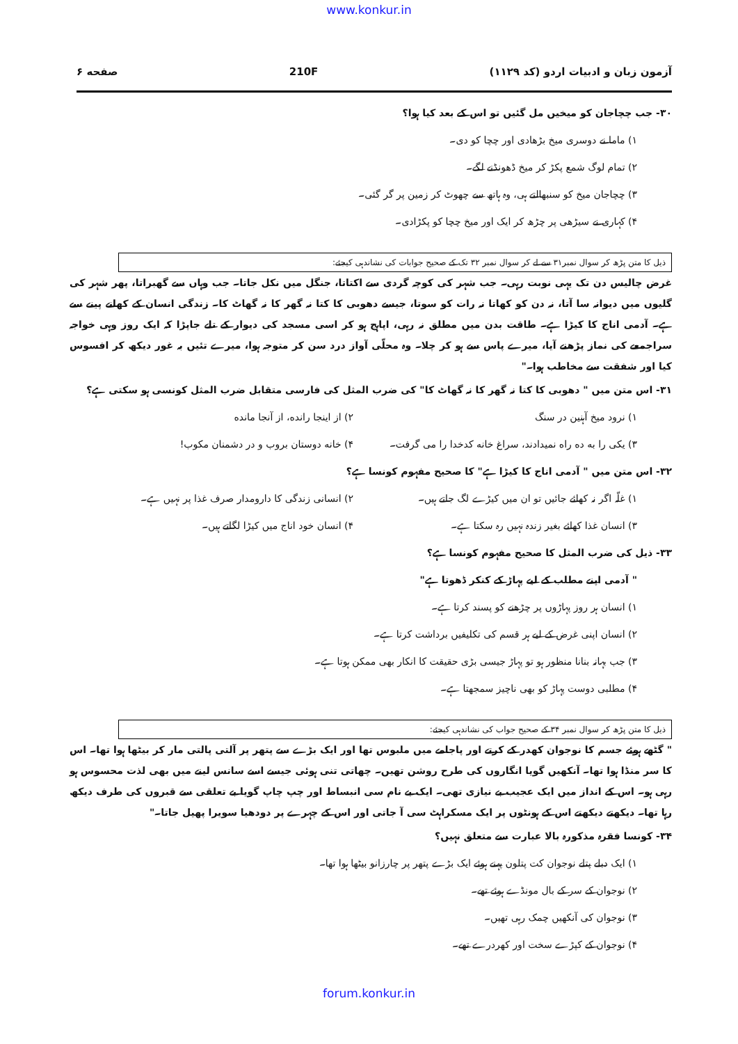www.konkur.in
صفحه ۶ 210F آزمون زبان و ادبیات اردو (کد ۱۱۲۹)
۳۰- جب چچاجان کو میخیں مل گئیں تو اس کے بعد کیا ہوا؟
۱) ماما نے دوسری میخ بڑھادی اور چچا کو دی۔
۲) تمام لوگ شمع پکڑ کر میخ ڈھونڈنے لگے۔
۳) چچاجان میخ کو سنبھالتے ہی، وہ ہاتھ سے چھوٹ کر زمین پر گر گئی۔
۴) کہاری نے سیڑھی پر چڑھ کر ایک اور میخ چچا کو پکڑادی۔
ذیل کا متن پڑھ کر سوال نمبر۳۱ سے لے کر سوال نمبر ۳۲ تک کے صحیح جوابات کی نشاندہی کیجئے:
غرض چالیس دن تک یہی نوبت رہی۔ جب شہر کی کوچہ گردی سے اکتاتا، جنگل میں نکل جاتا۔ جب وہاں سے گھبراتا، پھر شہر کی گلیوں میں دیوانہ سا آتا، نہ دن کو کھاتا نہ رات کو سوتا، جیسے دھوبی کا کتا نہ گھر کا نہ گھاٹ کا۔ زندگی انسان کے کھانے پینے سے ہے۔ آدمی اناج کا کیڑا ہے۔ طاقت بدن میں مطلق نہ رہی، اپاہج ہو کر اسی مسجد کی دیوار کے تلے جاپڑا کہ ایک روز وہی خواجہ سراجمعے کی نماز پڑھنے آیا، میرے پاس سے ہو کر چلا۔ وہ محلّی آواز درد سن کر متوجہ ہوا، میرے تئیں بہ غور دیکھ کر افسوس کیا اور شفقت سے مخاطب ہوا۔"
۳۱- اس متن میں " دھوبی کا کتا نہ گھر کا نہ گھاٹ کا" کی ضرب المثل کی فارسی متقابل ضرب المثل کونسی ہو سکتی ہے؟
۱) نرود میخ آہنین در سنگ
۲) از اینجا رانده، از آنجا مانده
۳) یکی را به ده راه نمیدادند، سراغ خانه کدخدا را می گرفت۔
۴) خانه دوستان بروب و در دشمنان مکوب!
۳۲- اس متن میں " آدمی اناج کا کیڑا ہے" کا صحیح مفہوم کونسا ہے؟
۱) غلّہ اگر نہ کھائے جائیں تو ان میں کیڑے لگ جاتے ہیں۔
۲) انسانی زندگی کا دارومدار صرف غذا پر نہیں ہے۔
۳) انسان غذا کھائے بغیر زندہ نہیں رہ سکتا ہے۔
۴) انسان خود اناج میں کیڑا لگاتے ہیں۔
۳۳- ذیل کی ضرب المثل کا صحیح مفہوم کونسا ہے؟
" آدمی اپنے مطلب کے لیے پہاڑ کے کنکر ڈھوتا ہے"
۱) انسان ہر روز پہاڑوں پر چڑھنے کو پسند کرتا ہے۔
۲) انسان اپنی غرض کے لیے ہر قسم کی تکلیفیں برداشت کرتا ہے۔
۳) جب بہانہ بنانا منظور ہو تو پہاڑ جیسی بڑی حقیقت کا انکار بھی ممکن ہوتا ہے۔
۴) مطلبی دوست پہاڑ کو بھی ناچیز سمجھتا ہے۔
ذیل کا متن پڑھ کر سوال نمبر ۳۴ کے صحیح جواب کی نشاندہی کیجئے:
" گٹھے ہوئے جسم کا نوجوان کھدر کے کرتے اور پاجامے میں ملبوس تھا اور ایک بڑے سے پتھر پر آلتی پالتی مار کر بیٹھا ہوا تھا۔ اس کا سر منڈا ہوا تھا۔ آنکھیں گویا انگاروں کی طرح روشن تھیں۔ چھاتی تنی ہوئی جیسے اسے سانس لینے میں بھی لذت محسوس ہو رہی ہو۔ اس کے انداز میں ایک عجیب بے نیازی تھی۔ ایک بے نام سی انبساط اور چپ چاپ گویا بے تعلقی سے قبروں کی طرف دیکھ رہا تھا۔ دیکھتے دیکھتے اس کے ہونٹوں پر ایک مسکراہٹ سی آ جاتی اور اس کے چہرے پر دودھیا سویرا پھیل جاتا۔"
۳۴- کونسا فقرہ مذکورہ بالا عبارت سے متعلق نہیں؟
۱) ایک دبلے پتلے نوجوان کت پتلون پہنے ہوئے ایک بڑے پتھر پر چارزانو بیٹھا ہوا تھا۔
۲) نوجوان کے سر کے بال مونڈے ہوئے تھے۔
۳) نوجوان کی آنکھیں چمک رہی تھیں۔
۴) نوجوان کے کپڑے سخت اور کھردرے تھے۔
forum.konkur.in